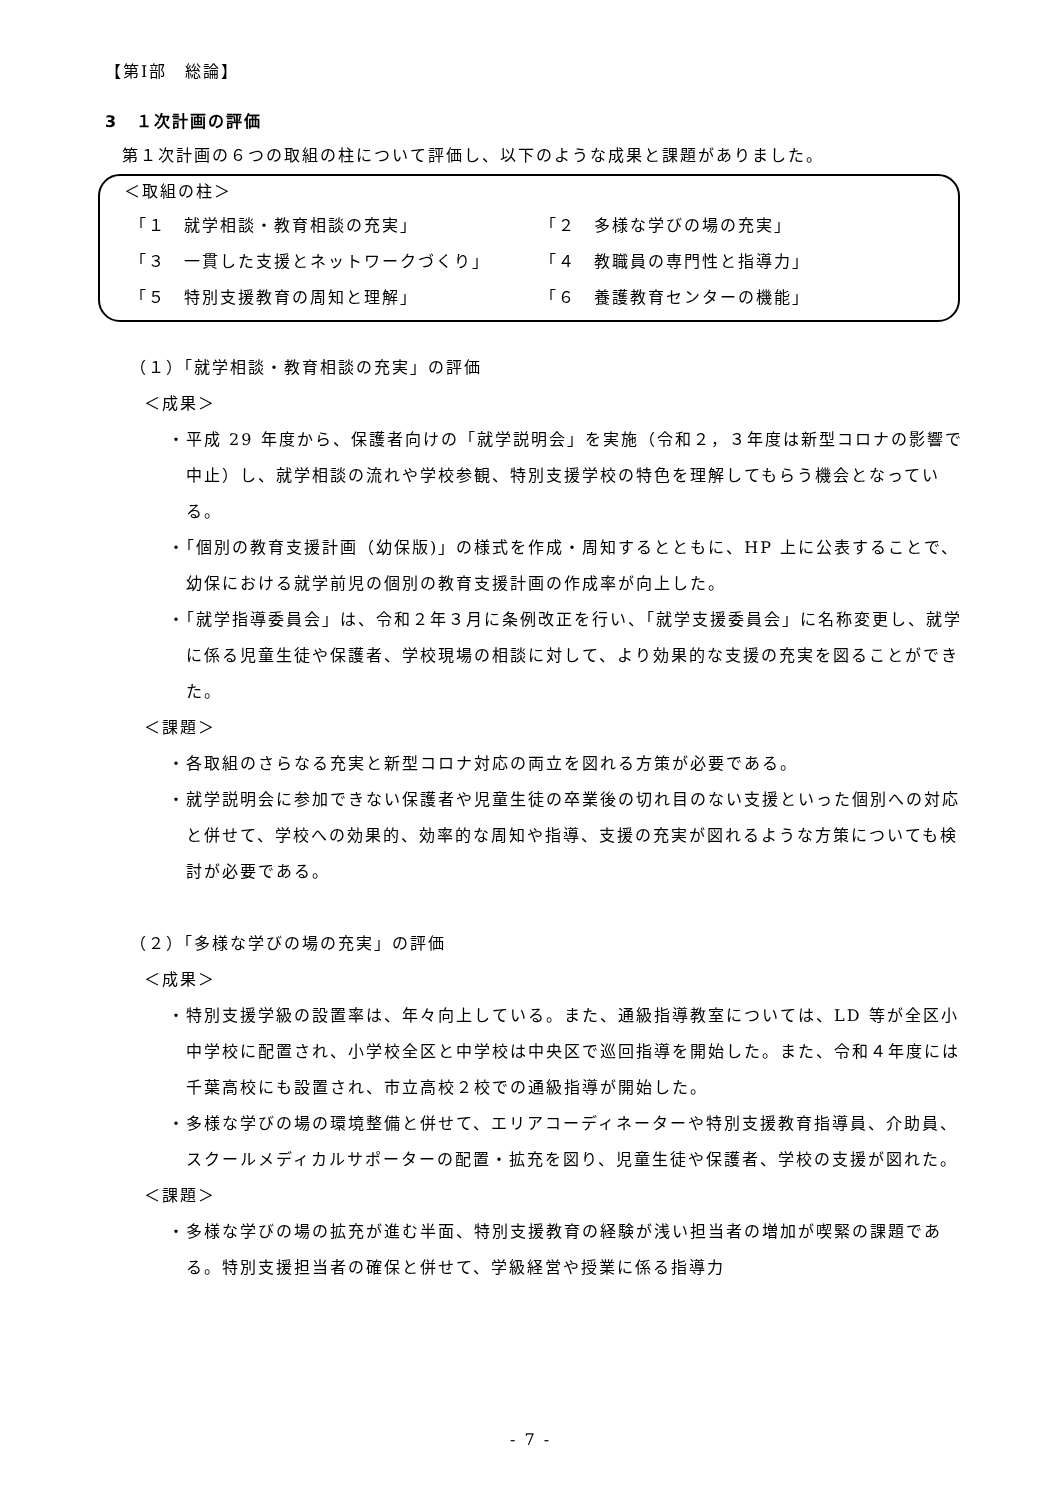【第Ⅰ部　総論】
3　１次計画の評価
第１次計画の６つの取組の柱について評価し、以下のような成果と課題がありました。
＜取組の柱＞
「１　就学相談・教育相談の充実」 「２　多様な学びの場の充実」
「３　一貫した支援とネットワークづくり」 「４　教職員の専門性と指導力」
「５　特別支援教育の周知と理解」 「６　養護教育センターの機能」
（１）「就学相談・教育相談の充実」の評価
＜成果＞
・平成 29 年度から、保護者向けの「就学説明会」を実施（令和２，３年度は新型コロナの影響で中止）し、就学相談の流れや学校参観、特別支援学校の特色を理解してもらう機会となっている。
・「個別の教育支援計画（幼保版)」の様式を作成・周知するとともに、HP 上に公表することで、幼保における就学前児の個別の教育支援計画の作成率が向上した。
・「就学指導委員会」は、令和２年３月に条例改正を行い、「就学支援委員会」に名称変更し、就学に係る児童生徒や保護者、学校現場の相談に対して、より効果的な支援の充実を図ることができた。
＜課題＞
・各取組のさらなる充実と新型コロナ対応の両立を図れる方策が必要である。
・就学説明会に参加できない保護者や児童生徒の卒業後の切れ目のない支援といった個別への対応と併せて、学校への効果的、効率的な周知や指導、支援の充実が図れるような方策についても検討が必要である。
（２）「多様な学びの場の充実」の評価
＜成果＞
・特別支援学級の設置率は、年々向上している。また、通級指導教室については、LD 等が全区小中学校に配置され、小学校全区と中学校は中央区で巡回指導を開始した。また、令和４年度には千葉高校にも設置され、市立高校２校での通級指導が開始した。
・多様な学びの場の環境整備と併せて、エリアコーディネーターや特別支援教育指導員、介助員、スクールメディカルサポーターの配置・拡充を図り、児童生徒や保護者、学校の支援が図れた。
＜課題＞
・多様な学びの場の拡充が進む半面、特別支援教育の経験が浅い担当者の増加が喫緊の課題である。特別支援担当者の確保と併せて、学級経営や授業に係る指導力
- 7 -